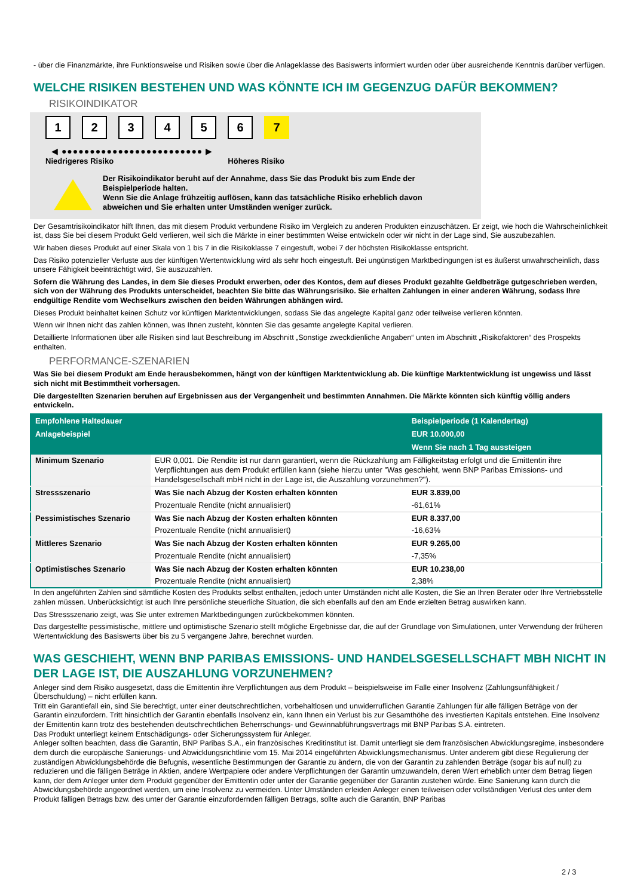- über die Finanzmärkte, ihre Funktionsweise und Risiken sowie über die Anlageklasse des Basiswerts informiert wurden oder über ausreichende Kenntnis darüber verfügen.
WELCHE RISIKEN BESTEHEN UND WAS KÖNNTE ICH IM GEGENZUG DAFÜR BEKOMMEN?
RISIKOINDIKATOR
123456 7
◀ ●●●●●●●●●●●●●●●●●●●●●●●●● ▶
Niedrigeres Risiko Höheres Risiko
Der Risikoindikator beruht auf der Annahme, dass Sie das Produkt bis zum Ende der Beispielperiode halten.
Wenn Sie die Anlage frühzeitig auflösen, kann das tatsächliche Risiko erheblich davon abweichen und Sie erhalten unter Umständen weniger zurück.
Der Gesamtrisikoindikator hilft Ihnen, das mit diesem Produkt verbundene Risiko im Vergleich zu anderen Produkten einzuschätzen. Er zeigt, wie hoch die Wahrscheinlichkeit ist, dass Sie bei diesem Produkt Geld verlieren, weil sich die Märkte in einer bestimmten Weise entwickeln oder wir nicht in der Lage sind, Sie auszubezahlen.
Wir haben dieses Produkt auf einer Skala von 1 bis 7 in die Risikoklasse 7 eingestuft, wobei 7 der höchsten Risikoklasse entspricht.
Das Risiko potenzieller Verluste aus der künftigen Wertentwicklung wird als sehr hoch eingestuft. Bei ungünstigen Marktbedingungen ist es äußerst unwahrscheinlich, dass unsere Fähigkeit beeinträchtigt wird, Sie auszuzahlen.
Sofern die Währung des Landes, in dem Sie dieses Produkt erwerben, oder des Kontos, dem auf dieses Produkt gezahlte Geldbeträge gutgeschrieben werden, sich von der Währung des Produkts unterscheidet, beachten Sie bitte das Währungsrisiko. Sie erhalten Zahlungen in einer anderen Währung, sodass Ihre endgültige Rendite vom Wechselkurs zwischen den beiden Währungen abhängen wird.
Dieses Produkt beinhaltet keinen Schutz vor künftigen Marktentwicklungen, sodass Sie das angelegte Kapital ganz oder teilweise verlieren könnten.
Wenn wir Ihnen nicht das zahlen können, was Ihnen zusteht, könnten Sie das gesamte angelegte Kapital verlieren.
Detaillierte Informationen über alle Risiken sind laut Beschreibung im Abschnitt „Sonstige zweckdienliche Angaben“ unten im Abschnitt „Risikofaktoren“ des Prospekts enthalten.
PERFORMANCE-SZENARIEN
Was Sie bei diesem Produkt am Ende herausbekommen, hängt von der künftigen Marktentwicklung ab. Die künftige Marktentwicklung ist ungewiss und lässt sich nicht mit Bestimmtheit vorhersagen.
Die dargestellten Szenarien beruhen auf Ergebnissen aus der Vergangenheit und bestimmten Annahmen. Die Märkte könnten sich künftig völlig anders entwickeln.
| Empfohlene Haltedauer | | Beispielperiode (1 Kalendertag) |
| --- | --- | --- |
| Anlagebeispiel | | EUR 10.000,00 |
| | | Wenn Sie nach 1 Tag aussteigen |
| Minimum Szenario | EUR 0,001. Die Rendite ist nur dann garantiert, wenn die Rückzahlung am Fälligkeitstag erfolgt und die Emittentin ihre Verpflichtungen aus dem Produkt erfüllen kann (siehe hierzu unter "Was geschieht, wenn BNP Paribas Emissions- und Handelsgesellschaft mbH nicht in der Lage ist, die Auszahlung vorzunehmen?"). | |
| Stressszenario | Was Sie nach Abzug der Kosten erhalten könnten | EUR 3.839,00 |
| | Prozentuale Rendite (nicht annualisiert) | -61,61% |
| Pessimistisches Szenario | Was Sie nach Abzug der Kosten erhalten könnten | EUR 8.337,00 |
| | Prozentuale Rendite (nicht annualisiert) | -16,63% |
| Mittleres Szenario | Was Sie nach Abzug der Kosten erhalten könnten | EUR 9.265,00 |
| | Prozentuale Rendite (nicht annualisiert) | -7,35% |
| Optimistisches Szenario | Was Sie nach Abzug der Kosten erhalten könnten | EUR 10.238,00 |
| | Prozentuale Rendite (nicht annualisiert) | 2,38% |
In den angeführten Zahlen sind sämtliche Kosten des Produkts selbst enthalten, jedoch unter Umständen nicht alle Kosten, die Sie an Ihren Berater oder Ihre Vertriebsstelle zahlen müssen. Unberücksichtigt ist auch Ihre persönliche steuerliche Situation, die sich ebenfalls auf den am Ende erzielten Betrag auswirken kann.
Das Stressszenario zeigt, was Sie unter extremen Marktbedingungen zurückbekommen könnten.
Das dargestellte pessimistische, mittlere und optimistische Szenario stellt mögliche Ergebnisse dar, die auf der Grundlage von Simulationen, unter Verwendung der früheren Wertentwicklung des Basiswerts über bis zu 5 vergangene Jahre, berechnet wurden.
WAS GESCHIEHT, WENN BNP PARIBAS EMISSIONS- UND HANDELSGESELLSCHAFT MBH NICHT IN DER LAGE IST, DIE AUSZAHLUNG VORZUNEHMEN?
Anleger sind dem Risiko ausgesetzt, dass die Emittentin ihre Verpflichtungen aus dem Produkt – beispielsweise im Falle einer Insolvenz (Zahlungsunfähigkeit / Überschuldung) – nicht erfüllen kann.
Tritt ein Garantiefall ein, sind Sie berechtigt, unter einer deutschrechtlichen, vorbehaltlosen und unwiderruflichen Garantie Zahlungen für alle fälligen Beträge von der Garantin einzufordern. Tritt hinsichtlich der Garantin ebenfalls Insolvenz ein, kann Ihnen ein Verlust bis zur Gesamthöhe des investierten Kapitals entstehen. Eine Insolvenz der Emittentin kann trotz des bestehenden deutschrechtlichen Beherrschungs- und Gewinnabführungsvertrags mit BNP Paribas S.A. eintreten.
Das Produkt unterliegt keinem Entschädigungs- oder Sicherungssystem für Anleger.
Anleger sollten beachten, dass die Garantin, BNP Paribas S.A., ein französisches Kreditinstitut ist. Damit unterliegt sie dem französischen Abwicklungsregime, insbesondere dem durch die europäische Sanierungs- und Abwicklungsrichtlinie vom 15. Mai 2014 eingeführten Abwicklungsmechanismus. Unter anderem gibt diese Regulierung der zuständigen Abwicklungsbehörde die Befugnis, wesentliche Bestimmungen der Garantie zu ändern, die von der Garantin zu zahlenden Beträge (sogar bis auf null) zu reduzieren und die fälligen Beträge in Aktien, andere Wertpapiere oder andere Verpflichtungen der Garantin umzuwandeln, deren Wert erheblich unter dem Betrag liegen kann, der dem Anleger unter dem Produkt gegenüber der Emittentin oder unter der Garantie gegenüber der Garantin zustehen würde. Eine Sanierung kann durch die Abwicklungsbehörde angeordnet werden, um eine Insolvenz zu vermeiden. Unter Umständen erleiden Anleger einen teilweisen oder vollständigen Verlust des unter dem Produkt fälligen Betrags bzw. des unter der Garantie einzufordernden fälligen Betrags, sollte auch die Garantin, BNP Paribas
2 / 3